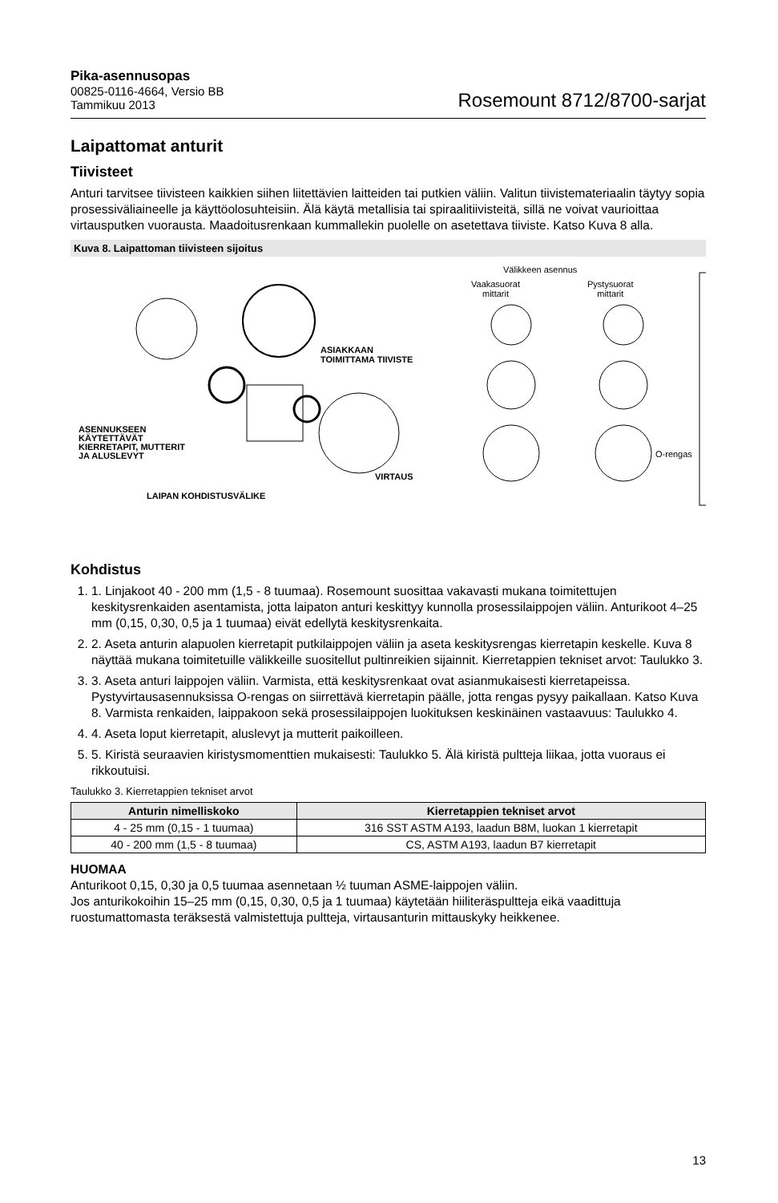Pika-asennusopas
00825-0116-4664, Versio BB
Tammikuu 2013
Rosemount 8712/8700-sarjat
Laipattomat anturit
Tiivisteet
Anturi tarvitsee tiivisteen kaikkien siihen liitettävien laitteiden tai putkien väliin. Valitun tiivistemateriaalin täytyy sopia prosessiväliaineelle ja käyttöolosuhteisiin. Älä käytä metallisia tai spiraalitiivisteitä, sillä ne voivat vaurioittaa virtausputken vuorausta. Maadoitusrenkaan kummallekin puolelle on asetettava tiiviste. Katso Kuva 8 alla.
Kuva 8. Laipattoman tiivisteen sijoitus
Välikkeen asennus
Vaakasuorat
mittarit
Pystysuorat
mittarit
ASIAKKAAN
TOIMITTAMA TIIVISTE
ASENNUKSEEN
KÄYTETTÄVÄT
KIERRETAPIT, MUTTERIT
JA ALUSLEVYT
O-rengas
VIRTAUS
LAIPAN KOHDISTUSVÄLIKE
Kohdistus
1. 1. Linjakoot 40 - 200 mm (1,5 - 8 tuumaa). Rosemount suosittaa vakavasti mukana toimitettujen keskitysrenkaiden asentamista, jotta laipaton anturi keskittyy kunnolla prosessilaippojen väliin. Anturikoot 4–25 mm (0,15, 0,30, 0,5 ja 1 tuumaa) eivät edellytä keskitysrenkaita.
2. 2. Aseta anturin alapuolen kierretapit putkilaippojen väliin ja aseta keskitysrengas kierretapin keskelle. Kuva 8 näyttää mukana toimitetuille välikkeille suositellut pultinreikien sijainnit. Kierretappien tekniset arvot: Taulukko 3.
3. 3. Aseta anturi laippojen väliin. Varmista, että keskitysrenkaat ovat asianmukaisesti kierretapeissa. Pystyvirtausasennuksissa O-rengas on siirrettävä kierretapin päälle, jotta rengas pysyy paikallaan. Katso Kuva 8. Varmista renkaiden, laippakoon sekä prosessilaippojen luokituksen keskinäinen vastaavuus: Taulukko 4.
4. 4. Aseta loput kierretapit, aluslevyt ja mutterit paikoilleen.
5. 5. Kiristä seuraavien kiristysmomenttien mukaisesti: Taulukko 5. Älä kiristä pultteja liikaa, jotta vuoraus ei rikkoutuisi.
Taulukko 3. Kierretappien tekniset arvot
| Anturin nimelliskoko | Kierretappien tekniset arvot |
| --- | --- |
| 4 - 25 mm (0,15 - 1 tuumaa) | 316 SST ASTM A193, laadun B8M, luokan 1 kierretapit |
| 40 - 200 mm (1,5 - 8 tuumaa) | CS, ASTM A193, laadun B7 kierretapit |
HUOMAA
Anturikoot 0,15, 0,30 ja 0,5 tuumaa asennetaan ½ tuuman ASME-laippojen väliin.
Jos anturikokoihin 15–25 mm (0,15, 0,30, 0,5 ja 1 tuumaa) käytetään hiiliteräspultteja eikä vaadittuja ruostumattomasta teräksestä valmistettuja pultteja, virtausanturin mittauskyky heikkenee.
13